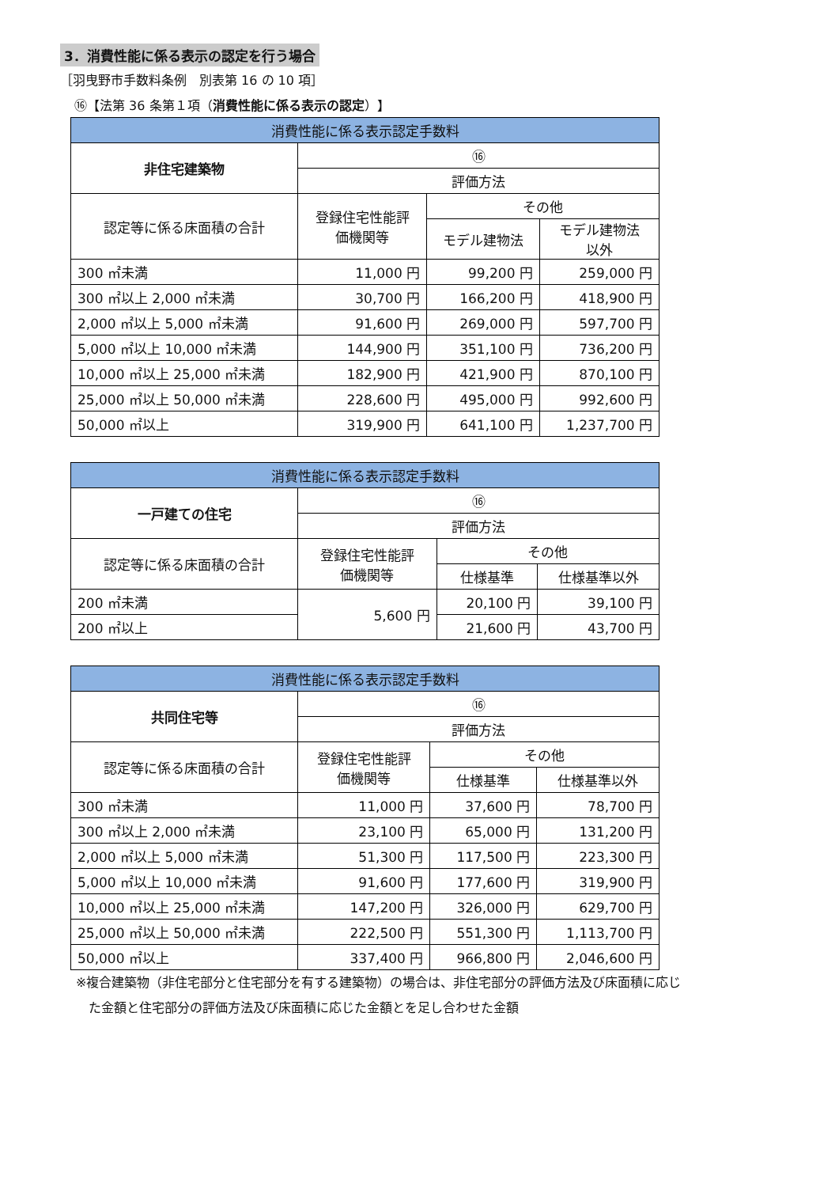3．消費性能に係る表示の認定を行う場合
［羽曳野市手数料条例　別表第 16 の 10 項］
⑯【法第 36 条第１項（消費性能に係る表示の認定）】
| 消費性能に係る表示認定手数料 | | | |
| --- | --- | --- | --- |
| 非住宅建築物 | ⑯ | | |
| | 評価方法 | | |
| 認定等に係る床面積の合計 | 登録住宅性能評 価機関等 | その他 | |
| | | モデル建物法 | モデル建物法 以外 |
| 300 ㎡未満 | 11,000 円 | 99,200 円 | 259,000 円 |
| 300 ㎡以上 2,000 ㎡未満 | 30,700 円 | 166,200 円 | 418,900 円 |
| 2,000 ㎡以上 5,000 ㎡未満 | 91,600 円 | 269,000 円 | 597,700 円 |
| 5,000 ㎡以上 10,000 ㎡未満 | 144,900 円 | 351,100 円 | 736,200 円 |
| 10,000 ㎡以上 25,000 ㎡未満 | 182,900 円 | 421,900 円 | 870,100 円 |
| 25,000 ㎡以上 50,000 ㎡未満 | 228,600 円 | 495,000 円 | 992,600 円 |
| 50,000 ㎡以上 | 319,900 円 | 641,100 円 | 1,237,700 円 |
| 消費性能に係る表示認定手数料 | | | |
| --- | --- | --- | --- |
| 一戸建ての住宅 | ⑯ | | |
| | 評価方法 | | |
| 認定等に係る床面積の合計 | 登録住宅性能評 価機関等 | その他 | |
| | | 仕様基準 | 仕様基準以外 |
| 200 ㎡未満 | 5,600 円 | 20,100 円 | 39,100 円 |
| 200 ㎡以上 | | 21,600 円 | 43,700 円 |
| 消費性能に係る表示認定手数料 | | | |
| --- | --- | --- | --- |
| 共同住宅等 | ⑯ | | |
| | 評価方法 | | |
| 認定等に係る床面積の合計 | 登録住宅性能評 価機関等 | その他 | |
| | | 仕様基準 | 仕様基準以外 |
| 300 ㎡未満 | 11,000 円 | 37,600 円 | 78,700 円 |
| 300 ㎡以上 2,000 ㎡未満 | 23,100 円 | 65,000 円 | 131,200 円 |
| 2,000 ㎡以上 5,000 ㎡未満 | 51,300 円 | 117,500 円 | 223,300 円 |
| 5,000 ㎡以上 10,000 ㎡未満 | 91,600 円 | 177,600 円 | 319,900 円 |
| 10,000 ㎡以上 25,000 ㎡未満 | 147,200 円 | 326,000 円 | 629,700 円 |
| 25,000 ㎡以上 50,000 ㎡未満 | 222,500 円 | 551,300 円 | 1,113,700 円 |
| 50,000 ㎡以上 | 337,400 円 | 966,800 円 | 2,046,600 円 |
※複合建築物（非住宅部分と住宅部分を有する建築物）の場合は、非住宅部分の評価方法及び床面積に応じ
　た金額と住宅部分の評価方法及び床面積に応じた金額とを足し合わせた金額